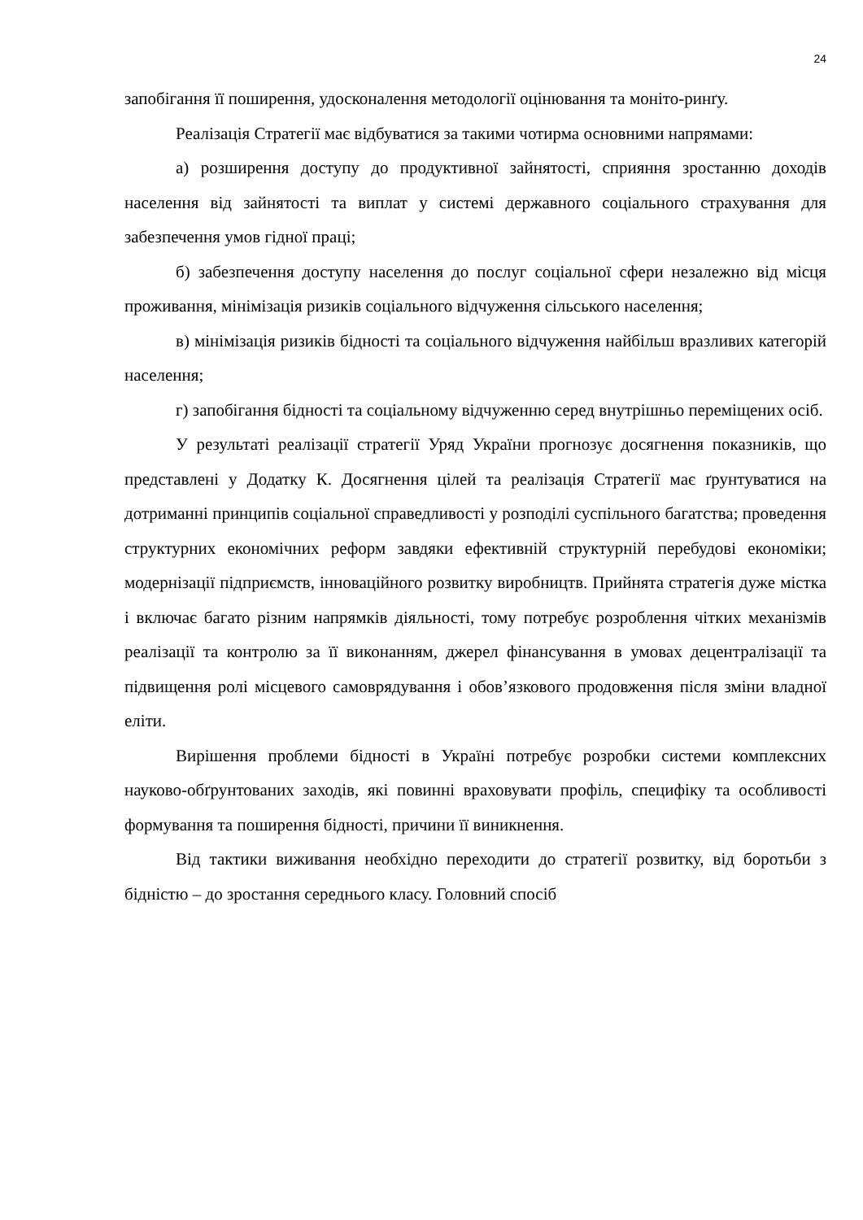24
запобігання її поширення, удосконалення методології оцінювання та моніто-ринґу.
Реалізація Стратегії має відбуватися за такими чотирма основними напрямами:
а) розширення доступу до продуктивної зайнятості, сприяння зростанню доходів населення від зайнятості та виплат у системі державного соціального страхування для забезпечення умов гідної праці;
б) забезпечення доступу населення до послуг соціальної сфери незалежно від місця проживання, мінімізація ризиків соціального відчуження сільського населення;
в) мінімізація ризиків бідності та соціального відчуження найбільш вразливих категорій населення;
г) запобігання бідності та соціальному відчуженню серед внутрішньо переміщених осіб.
У результаті реалізації стратегії Уряд України прогнозує досягнення показників, що представлені у Додатку К. Досягнення цілей та реалізація Стратегії має ґрунтуватися на дотриманні принципів соціальної справедливості у розподілі суспільного багатства; проведення структурних економічних реформ завдяки ефективній структурній перебудові економіки; модернізації підприємств, інноваційного розвитку виробництв. Прийнята стратегія дуже містка і включає багато різним напрямків діяльності, тому потребує розроблення чітких механізмів реалізації та контролю за її виконанням, джерел фінансування в умовах децентралізації та підвищення ролі місцевого самоврядування і обов’язкового продовження після зміни владної еліти.
Вирішення проблеми бідності в Україні потребує розробки системи комплексних науково-обґрунтованих заходів, які повинні враховувати профіль, специфіку та особливості формування та поширення бідності, причини її виникнення.
Від тактики виживання необхідно переходити до стратегії розвитку, від боротьби з бідністю – до зростання середнього класу. Головний спосіб